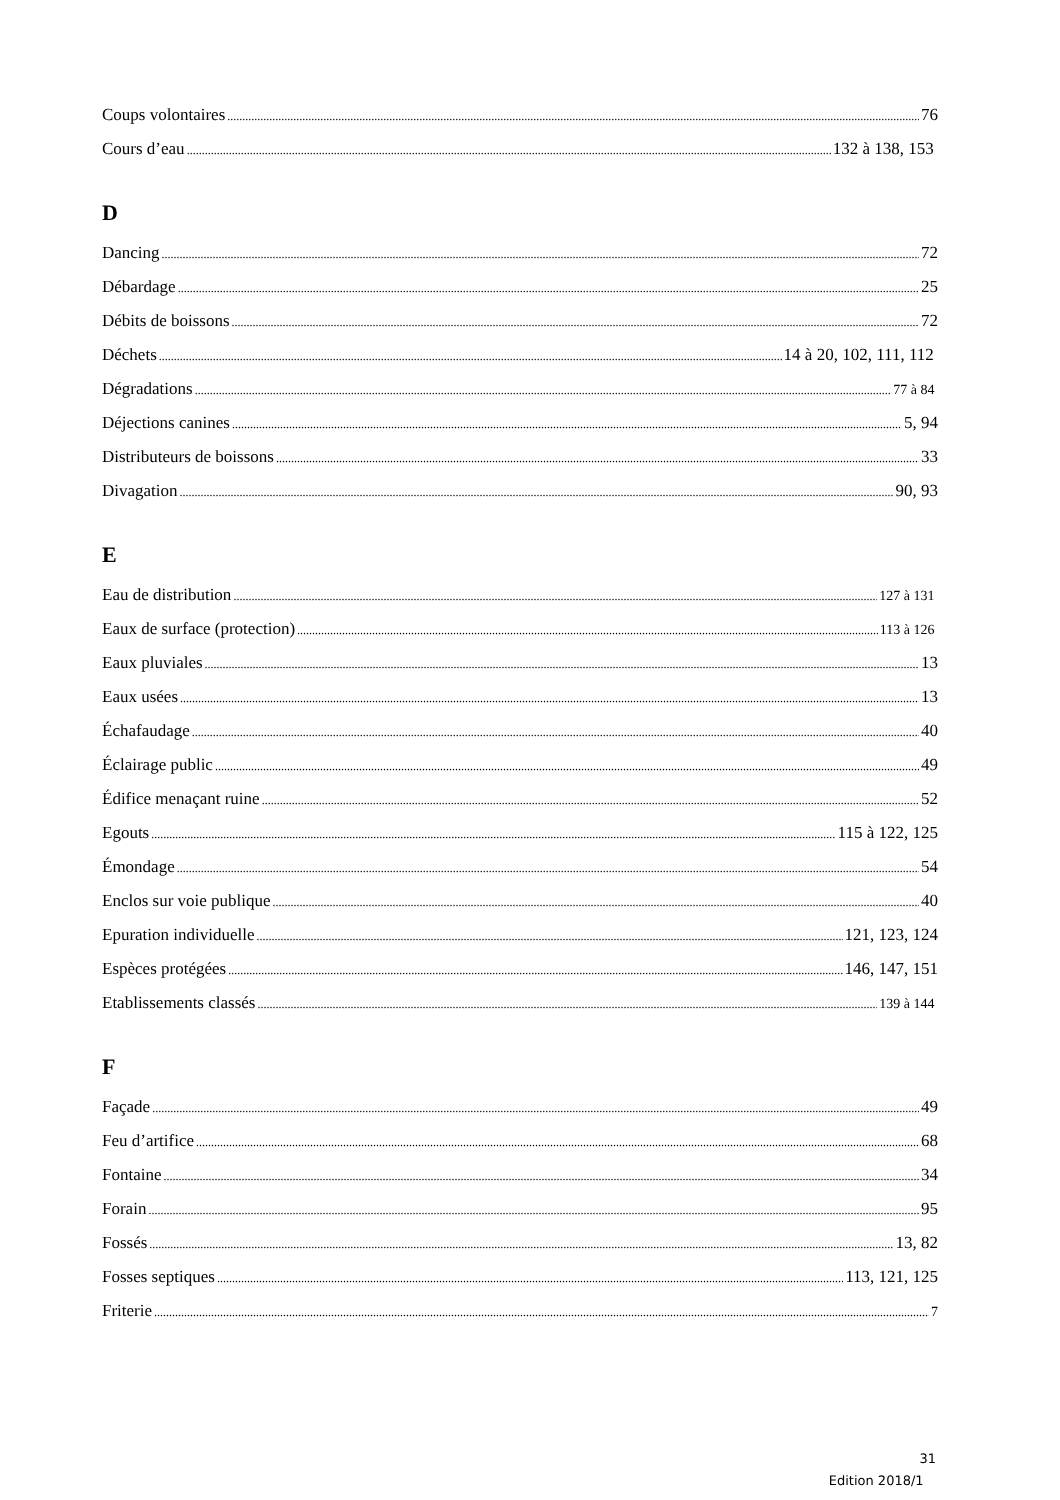Coups volontaires 76
Cours d’eau 132 à 138, 153
D
Dancing 72
Débardage 25
Débits de boissons 72
Déchets 14 à 20, 102, 111, 112
Dégradations 77 à 84
Déjections canines 5, 94
Distributeurs de boissons 33
Divagation 90, 93
E
Eau de distribution 127 à 131
Eaux de surface (protection) 113 à 126
Eaux pluviales 13
Eaux usées 13
Échafaudage 40
Éclairage public 49
Édifice menaçant ruine 52
Egouts 115 à 122, 125
Émondage 54
Enclos sur voie publique 40
Epuration individuelle 121, 123, 124
Espèces protégées 146, 147, 151
Etablissements classés 139 à 144
F
Façade 49
Feu d’artifice 68
Fontaine 34
Forain 95
Fossés 13, 82
Fosses septiques 113, 121, 125
Friterie 7
31
Edition 2018/1